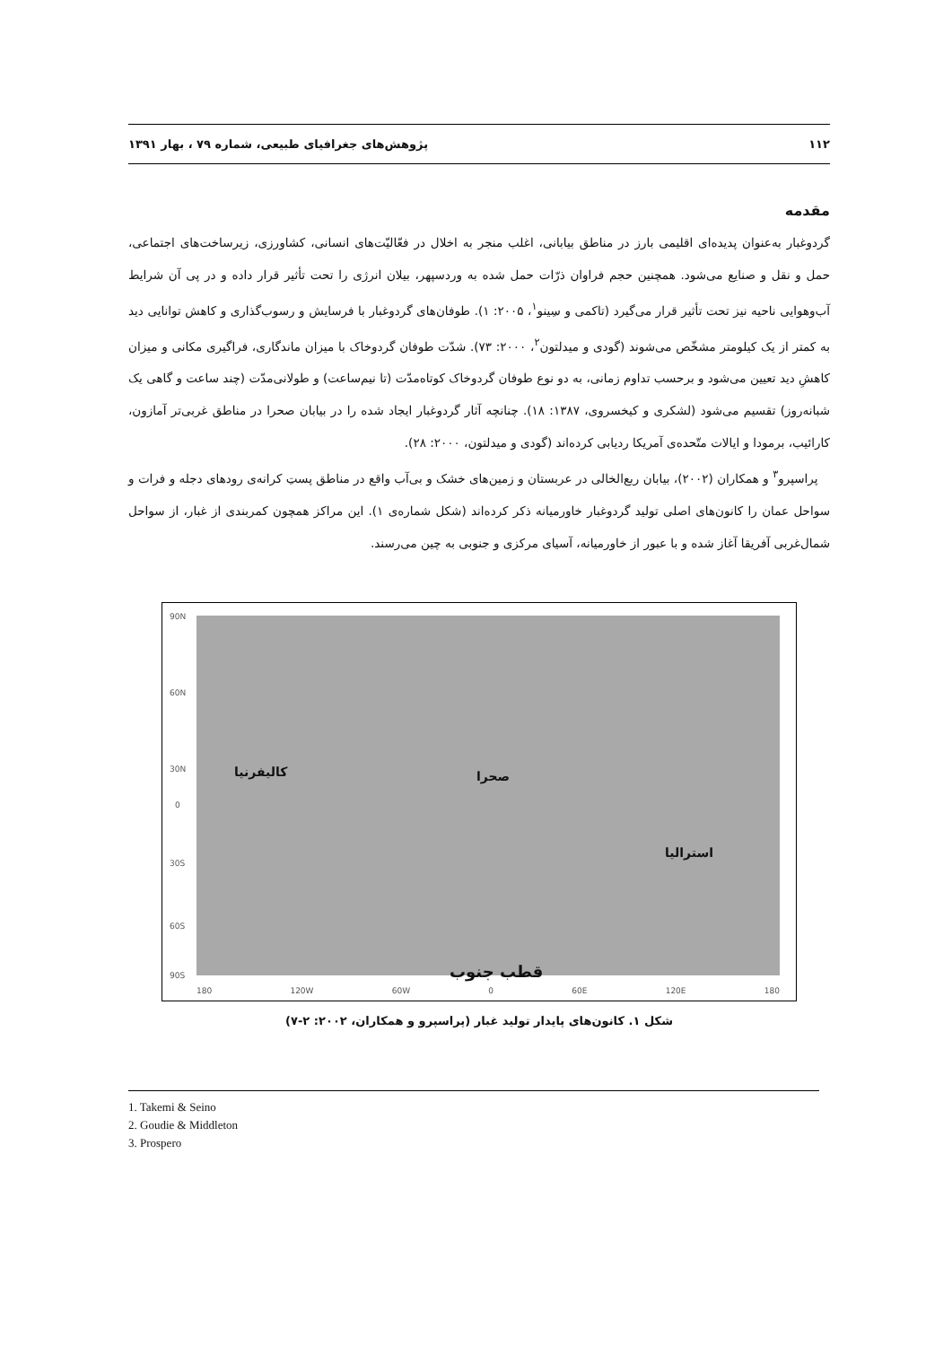۱۱۲ پژوهش‌های جغرافیای طبیعی، شماره ۷۹ ، بهار ۱۳۹۱
مقدمه
گردوغبار به‌عنوان پدیده‌ای اقلیمی بارز در مناطق بیابانی، اغلب منجر به اخلال در فعّالیّت‌های انسانی، کشاورزی، زیرساخت‌های اجتماعی، حمل و نقل و صنایع می‌شود. همچنین حجم فراوان ذرّات حمل شده به وردسپهر، بیلان انرژی را تحت تأثیر قرار داده و در پی آن شرایط آب‌وهوایی ناحیه نیز تحت تأثیر قرار می‌گیرد (تاکمی و سِینو<sup>۱</sup>، ۲۰۰۵: ۱). طوفان‌های گردوغبار با فرسایش و رسوب‌گذاری و کاهش توانایی دید به کمتر از یک کیلومتر مشخّص می‌شوند (گودی و میدلتون<sup>۲</sup>، ۲۰۰۰: ۷۳). شدّت طوفان گردوخاک با میزان ماندگاری، فراگیری مکانی و میزان کاهشِ دید تعیین می‌شود و برحسب تداوم زمانی، به دو نوع طوفان گردوخاک کوتاه‌مدّت (تا نیم‌ساعت) و طولانی‌مدّت (چند ساعت و گاهی یک شبانه‌روز) تقسیم می‌شود (لشکری و کیخسروی، ۱۳۸۷: ۱۸). چنانچه آثار گردوغبار ایجاد شده را در بیابان صحرا در مناطق غربی‌تر آمازون، کارائیب، برمودا و ایالات متّحده‌ی آمریکا ردیابی کرده‌اند (گودی و میدلتون، ۲۰۰۰: ۲۸).
 پراسپرو<sup>۳</sup> و همکاران (۲۰۰۲)، بیابان ربع‌الخالی در عربستان و زمین‌های خشک و بی‌آب واقع در مناطق پستِ کرانه‌ی رودهای دجله و فرات و سواحل عمان را کانون‌های اصلی تولید گردوغبار خاورمیانه ذکر کرده‌اند (شکل شماره‌ی ۱). این مراکز همچون کمربندی از غبار، از سواحل شمال‌غربی آفریقا آغاز شده و با عبور از خاورمیانه، آسیای مرکزی و جنوبی به چین می‌رسند.
90N
60N
30N
0
30S
60S
90S
کالیفرنیا صحرا
استرالیا
قطب جنوب
180 120W 60W 0 60E 120E 180
شکل ۱. کانون‌های پایدار تولید غبار (پراسپرو و همکاران، ۲۰۰۲: ۲-۷)
1. Takemi & Seino
2. Goudie & Middleton
3. Prospero